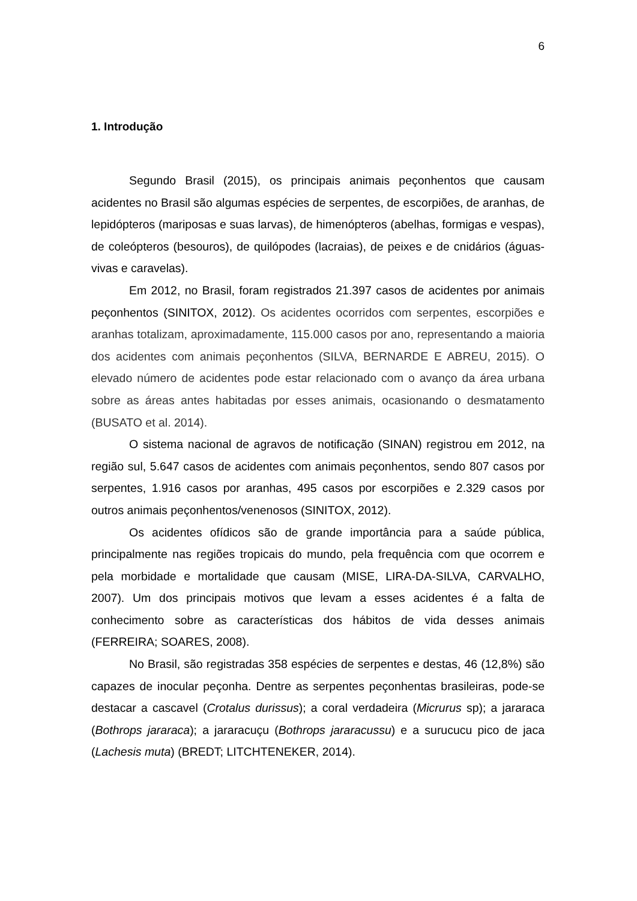6
1. Introdução
Segundo Brasil (2015), os principais animais peçonhentos que causam acidentes no Brasil são algumas espécies de serpentes, de escorpiões, de aranhas, de lepidópteros (mariposas e suas larvas), de himenópteros (abelhas, formigas e vespas), de coleópteros (besouros), de quilópodes (lacraias), de peixes e de cnidários (águas-vivas e caravelas).
Em 2012, no Brasil, foram registrados 21.397 casos de acidentes por animais peçonhentos (SINITOX, 2012). Os acidentes ocorridos com serpentes, escorpiões e aranhas totalizam, aproximadamente, 115.000 casos por ano, representando a maioria dos acidentes com animais peçonhentos (SILVA, BERNARDE E ABREU, 2015). O elevado número de acidentes pode estar relacionado com o avanço da área urbana sobre as áreas antes habitadas por esses animais, ocasionando o desmatamento (BUSATO et al. 2014).
O sistema nacional de agravos de notificação (SINAN) registrou em 2012, na região sul, 5.647 casos de acidentes com animais peçonhentos, sendo 807 casos por serpentes, 1.916 casos por aranhas, 495 casos por escorpiões e 2.329 casos por outros animais peçonhentos/venenosos (SINITOX, 2012).
Os acidentes ofídicos são de grande importância para a saúde pública, principalmente nas regiões tropicais do mundo, pela frequência com que ocorrem e pela morbidade e mortalidade que causam (MISE, LIRA-DA-SILVA, CARVALHO, 2007). Um dos principais motivos que levam a esses acidentes é a falta de conhecimento sobre as características dos hábitos de vida desses animais (FERREIRA; SOARES, 2008).
No Brasil, são registradas 358 espécies de serpentes e destas, 46 (12,8%) são capazes de inocular peçonha. Dentre as serpentes peçonhentas brasileiras, pode-se destacar a cascavel (Crotalus durissus); a coral verdadeira (Micrurus sp); a jararaca (Bothrops jararaca); a jararacuçu (Bothrops jararacussu) e a surucucu pico de jaca (Lachesis muta) (BREDT; LITCHTENEKER, 2014).